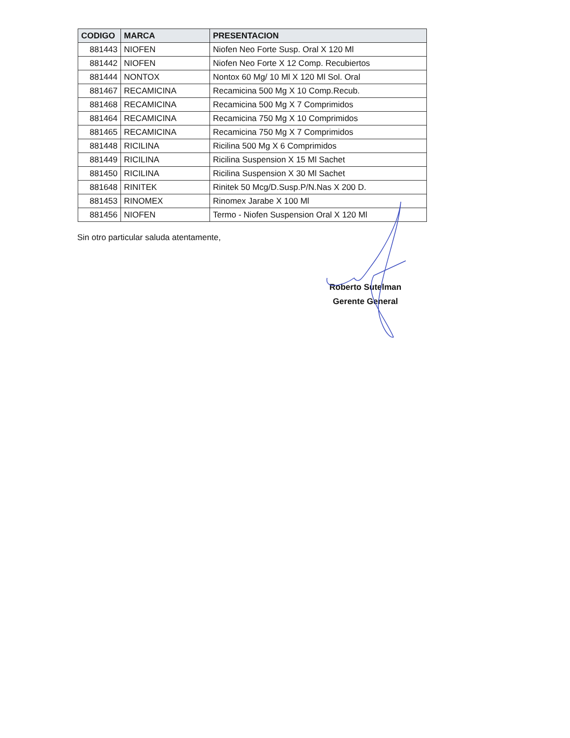| CODIGO | MARCA | PRESENTACION |
| --- | --- | --- |
| 881443 | NIOFEN | Niofen Neo Forte Susp. Oral X 120 Ml |
| 881442 | NIOFEN | Niofen Neo Forte X 12 Comp. Recubiertos |
| 881444 | NONTOX | Nontox 60 Mg/ 10 Ml X 120 Ml Sol. Oral |
| 881467 | RECAMICINA | Recamicina 500 Mg X 10 Comp.Recub. |
| 881468 | RECAMICINA | Recamicina 500 Mg X 7 Comprimidos |
| 881464 | RECAMICINA | Recamicina 750 Mg X 10 Comprimidos |
| 881465 | RECAMICINA | Recamicina 750 Mg X 7 Comprimidos |
| 881448 | RICILINA | Ricilina 500 Mg X 6 Comprimidos |
| 881449 | RICILINA | Ricilina Suspension X 15 Ml Sachet |
| 881450 | RICILINA | Ricilina Suspension X 30 Ml Sachet |
| 881648 | RINITEK | Rinitek 50 Mcg/D.Susp.P/N.Nas X 200 D. |
| 881453 | RINOMEX | Rinomex Jarabe X 100 Ml |
| 881456 | NIOFEN | Termo - Niofen Suspension Oral X 120 Ml |
Sin otro particular saluda atentamente,
Roberto Sutelman
Gerente General